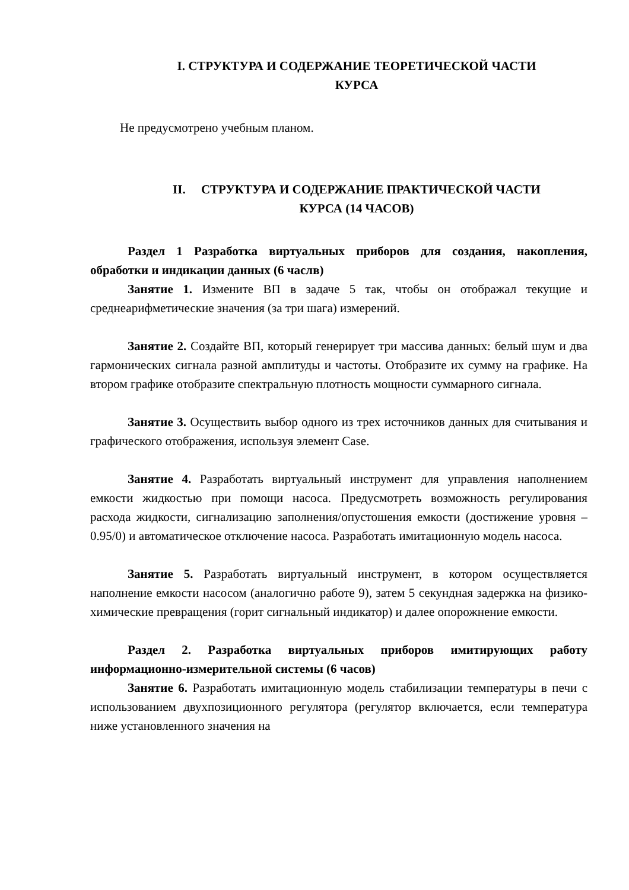I. СТРУКТУРА И СОДЕРЖАНИЕ ТЕОРЕТИЧЕСКОЙ ЧАСТИ
КУРСА
Не предусмотрено учебным планом.
II. СТРУКТУРА И СОДЕРЖАНИЕ ПРАКТИЧЕСКОЙ ЧАСТИ
КУРСА (14 ЧАСОВ)
Раздел 1 Разработка виртуальных приборов для создания, накопления, обработки и индикации данных (6 часлв)
Занятие 1. Измените ВП в задаче 5 так, чтобы он отображал текущие и среднеарифметические значения (за три шага) измерений.
Занятие 2. Создайте ВП, который генерирует три массива данных: белый шум и два гармонических сигнала разной амплитуды и частоты. Отобразите их сумму на графике. На втором графике отобразите спектральную плотность мощности суммарного сигнала.
Занятие 3. Осуществить выбор одного из трех источников данных для считывания и графического отображения, используя элемент Case.
Занятие 4. Разработать виртуальный инструмент для управления наполнением емкости жидкостью при помощи насоса. Предусмотреть возможность регулирования расхода жидкости, сигнализацию заполнения/опустошения емкости (достижение уровня – 0.95/0) и автоматическое отключение насоса. Разработать имитационную модель насоса.
Занятие 5. Разработать виртуальный инструмент, в котором осуществляется наполнение емкости насосом (аналогично работе 9), затем 5 секундная задержка на физико-химические превращения (горит сигнальный индикатор) и далее опорожнение емкости.
Раздел 2. Разработка виртуальных приборов имитирующих работу информационно-измерительной системы (6 часов)
Занятие 6. Разработать имитационную модель стабилизации температуры в печи с использованием двухпозиционного регулятора (регулятор включается, если температура ниже установленного значения на